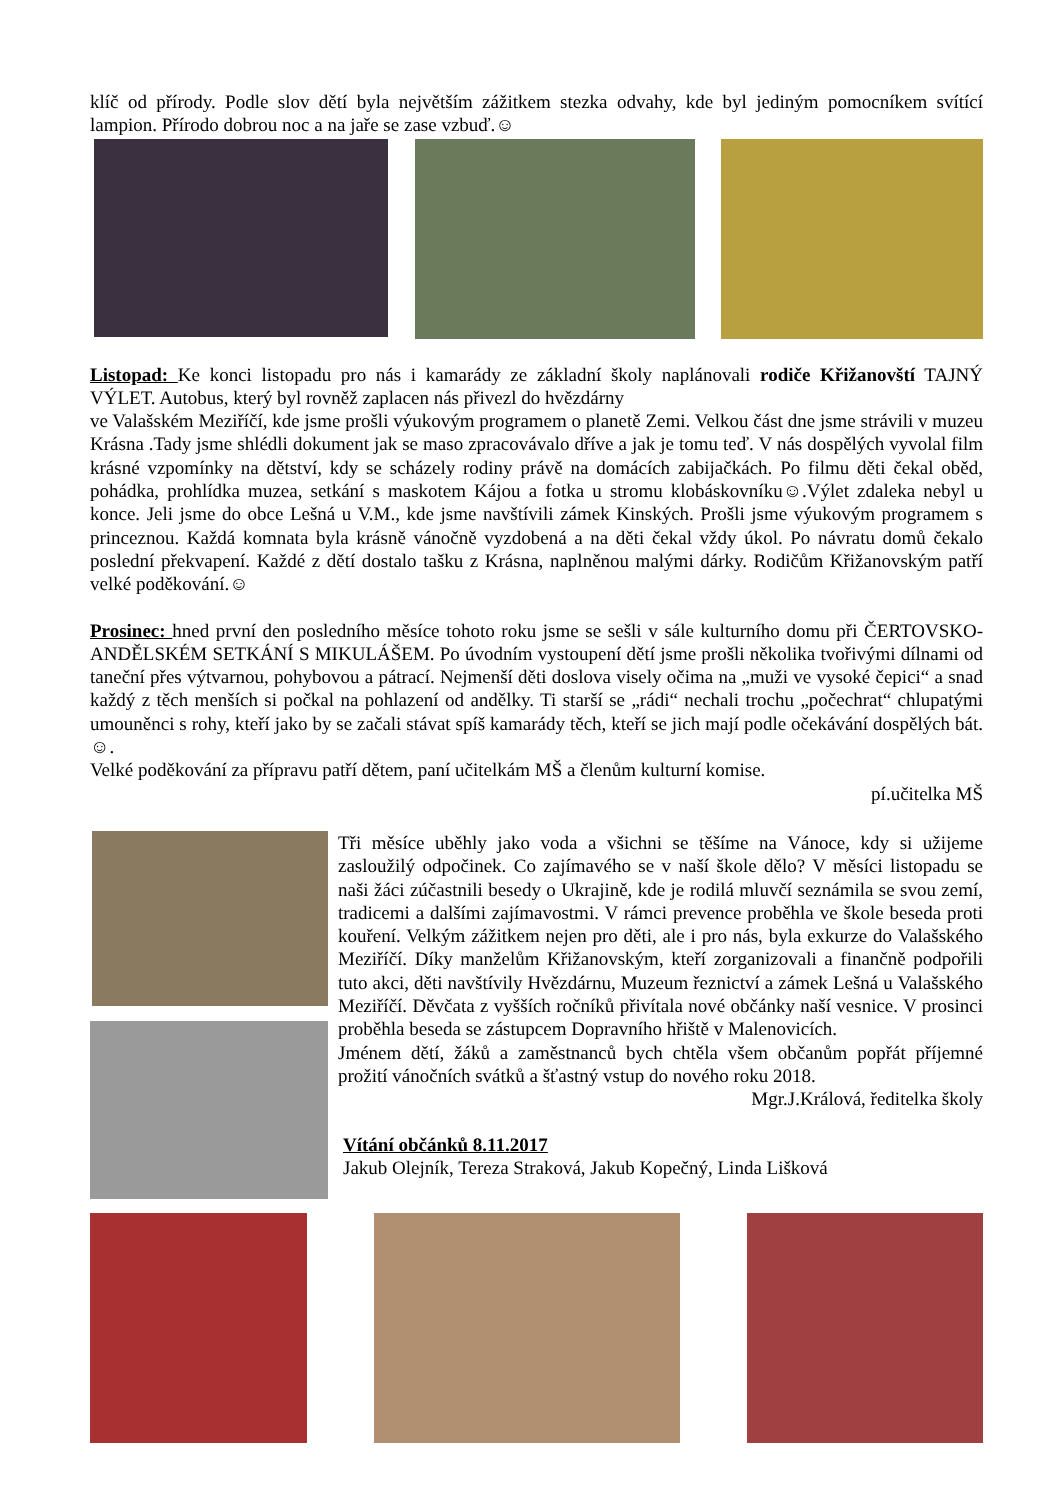klíč od přírody. Podle slov dětí byla největším zážitkem stezka odvahy, kde byl jediným pomocníkem svítící lampion. Přírodo dobrou noc a na jaře se zase vzbuď.☺
Listopad: Ke konci listopadu pro nás i kamarády ze základní školy naplánovali rodiče Křižanovští TAJNÝ VÝLET. Autobus, který byl rovněž zaplacen nás přivezl do hvězdárny
ve Valašském Meziříčí, kde jsme prošli výukovým programem o planetě Zemi. Velkou část dne jsme strávili v muzeu Krásna .Tady jsme shlédli dokument jak se maso zpracovávalo dříve a jak je tomu teď. V nás dospělých vyvolal film krásné vzpomínky na dětství, kdy se scházely rodiny právě na domácích zabijačkách. Po filmu děti čekal oběd, pohádka, prohlídka muzea, setkání s maskotem Kájou a fotka u stromu klobáskovníku☺.Výlet zdaleka nebyl u konce. Jeli jsme do obce Lešná u V.M., kde jsme navštívili zámek Kinských. Prošli jsme výukovým programem s princeznou. Každá komnata byla krásně vánočně vyzdobená a na děti čekal vždy úkol. Po návratu domů čekalo poslední překvapení. Každé z dětí dostalo tašku z Krásna, naplněnou malými dárky. Rodičům Křižanovským patří velké poděkování.☺
Prosinec: hned první den posledního měsíce tohoto roku jsme se sešli v sále kulturního domu při ČERTOVSKO-ANDĚLSKÉM SETKÁNÍ S MIKULÁŠEM. Po úvodním vystoupení dětí jsme prošli několika tvořivými dílnami od taneční přes výtvarnou, pohybovou a pátrací. Nejmenší děti doslova visely očima na „muži ve vysoké čepici“ a snad každý z těch menších si počkal na pohlazení od andělky. Ti starší se „rádi“ nechali trochu „počechrat“ chlupatými umouněnci s rohy, kteří jako by se začali stávat spíš kamarády těch, kteří se jich mají podle očekávání dospělých bát.☺.
Velké poděkování za přípravu patří dětem, paní učitelkám MŠ a členům kulturní komise.
pí.učitelka MŠ
Tři měsíce uběhly jako voda a všichni se těšíme na Vánoce, kdy si užijeme zasloužilý odpočinek. Co zajímavého se v naší škole dělo? V měsíci listopadu se naši žáci zúčastnili besedy o Ukrajině, kde je rodilá mluvčí seznámila se svou zemí, tradicemi a dalšími zajímavostmi. V rámci prevence proběhla ve škole beseda proti kouření. Velkým zážitkem nejen pro děti, ale i pro nás, byla exkurze do Valašského Meziříčí. Díky manželům Křižanovským, kteří zorganizovali a finančně podpořili tuto akci, děti navštívily Hvězdárnu, Muzeum řeznictví a zámek Lešná u Valašského Meziříčí. Děvčata z vyšších ročníků přivítala nové občánky naší vesnice. V prosinci proběhla beseda se zástupcem Dopravního hřiště v Malenovicích.
Jménem dětí, žáků a zaměstnanců bych chtěla všem občanům popřát příjemné prožití vánočních svátků a šťastný vstup do nového roku 2018.
Mgr.J.Králová, ředitelka školy
Vítání občánků 8.11.2017
Jakub Olejník, Tereza Straková, Jakub Kopečný, Linda Lišková